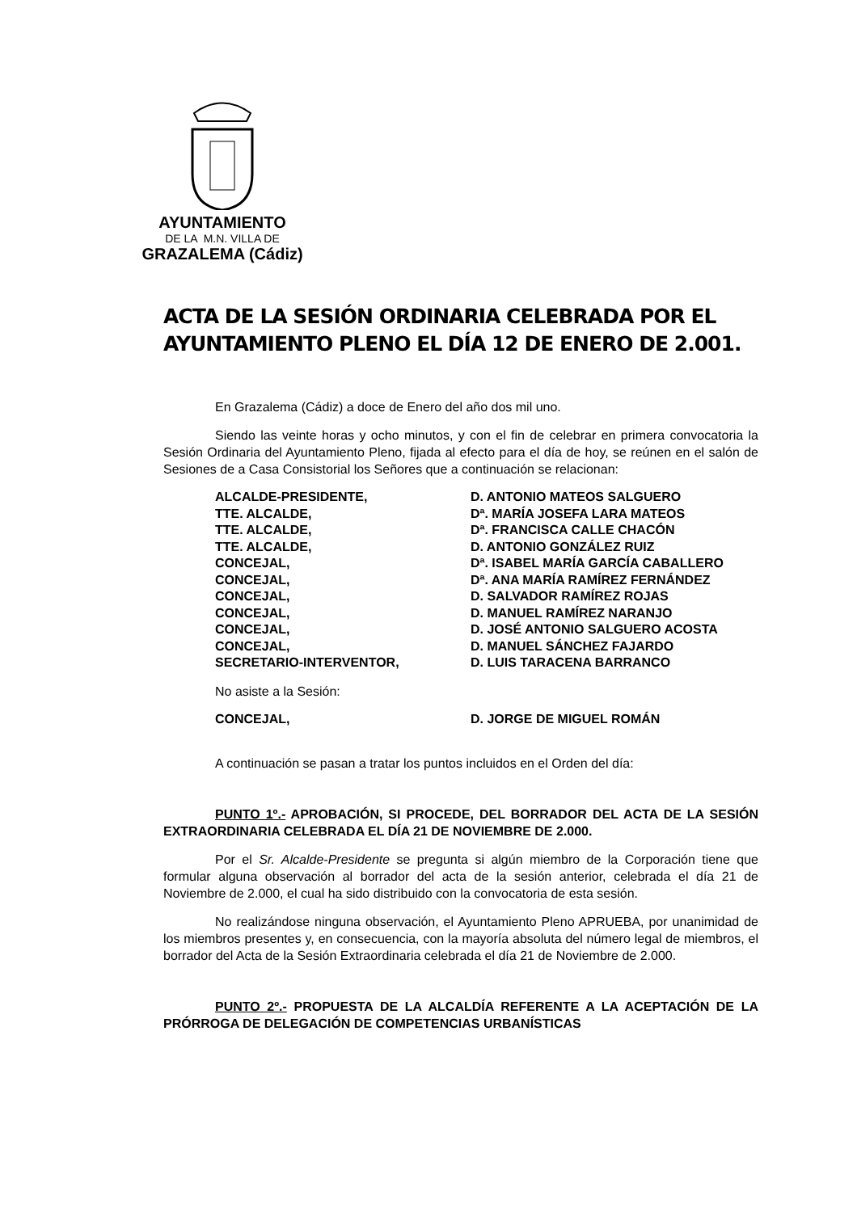AYUNTAMIENTO
DE LA M.N. VILLA DE
GRAZALEMA (Cádiz)
ACTA DE LA SESIÓN ORDINARIA CELEBRADA POR EL AYUNTAMIENTO PLENO EL DÍA 12 DE ENERO DE 2.001.
En Grazalema (Cádiz) a doce de Enero del año dos mil uno.
Siendo las veinte horas y ocho minutos, y con el fin de celebrar en primera convocatoria la Sesión Ordinaria del Ayuntamiento Pleno, fijada al efecto para el día de hoy, se reúnen en el salón de Sesiones de a Casa Consistorial los Señores que a continuación se relacionan:
| ALCALDE-PRESIDENTE, | D. ANTONIO MATEOS SALGUERO |
| TTE. ALCALDE, | Dª. MARÍA JOSEFA LARA MATEOS |
| TTE. ALCALDE, | Dª. FRANCISCA CALLE CHACÓN |
| TTE. ALCALDE, | D. ANTONIO GONZÁLEZ RUIZ |
| CONCEJAL, | Dª. ISABEL MARÍA GARCÍA CABALLERO |
| CONCEJAL, | Dª. ANA MARÍA RAMÍREZ FERNÁNDEZ |
| CONCEJAL, | D. SALVADOR RAMÍREZ ROJAS |
| CONCEJAL, | D. MANUEL RAMÍREZ NARANJO |
| CONCEJAL, | D. JOSÉ ANTONIO SALGUERO ACOSTA |
| CONCEJAL, | D. MANUEL SÁNCHEZ FAJARDO |
| SECRETARIO-INTERVENTOR, | D. LUIS TARACENA BARRANCO |
No asiste a la Sesión:
| CONCEJAL, | D. JORGE DE MIGUEL ROMÁN |
A continuación se pasan a tratar los puntos incluidos en el Orden del día:
PUNTO 1º.- APROBACIÓN, SI PROCEDE, DEL BORRADOR DEL ACTA DE LA SESIÓN EXTRAORDINARIA CELEBRADA EL DÍA 21 DE NOVIEMBRE DE 2.000.
Por el Sr. Alcalde-Presidente se pregunta si algún miembro de la Corporación tiene que formular alguna observación al borrador del acta de la sesión anterior, celebrada el día 21 de Noviembre de 2.000, el cual ha sido distribuido con la convocatoria de esta sesión.
No realizándose ninguna observación, el Ayuntamiento Pleno APRUEBA, por unanimidad de los miembros presentes y, en consecuencia, con la mayoría absoluta del número legal de miembros, el borrador del Acta de la Sesión Extraordinaria celebrada el día 21 de Noviembre de 2.000.
PUNTO 2º.- PROPUESTA DE LA ALCALDÍA REFERENTE A LA ACEPTACIÓN DE LA PRÓRROGA DE DELEGACIÓN DE COMPETENCIAS URBANÍSTICAS